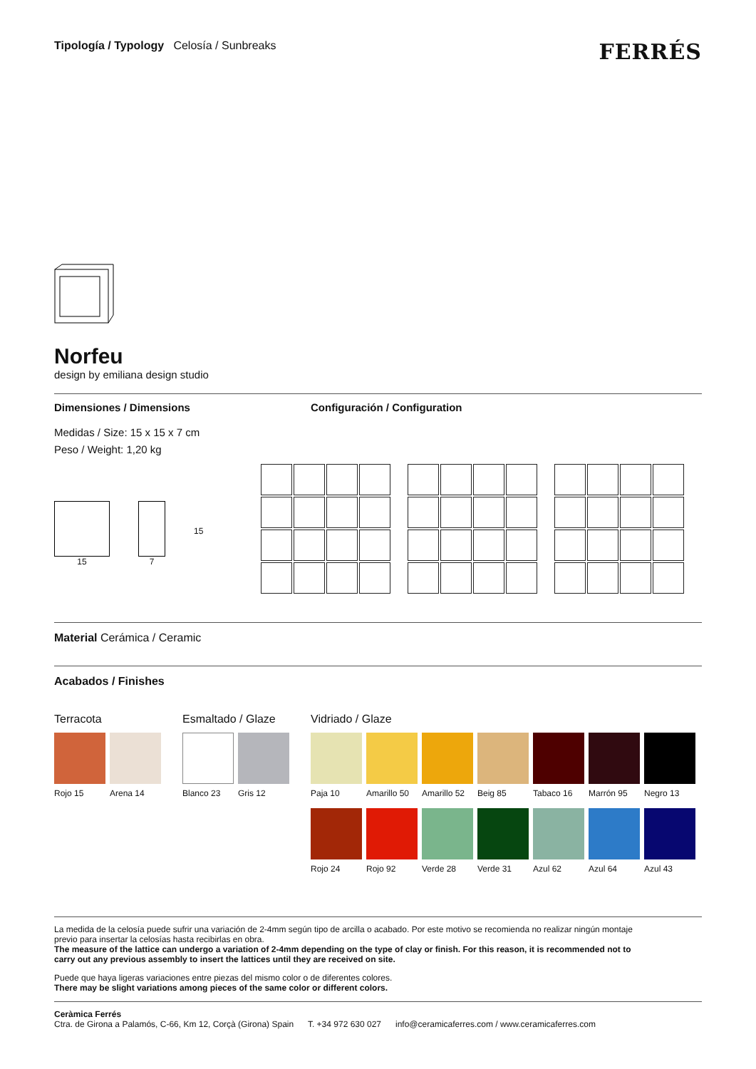Tipología / Typology Celosía / Sunbreaks
FERRÉS
Norfeu
design by emiliana design studio
Dimensiones / Dimensions
Medidas / Size: 15 x 15 x 7 cm
Peso / Weight: 1,20 kg
15 7
15
Configuración / Configuration
Material Cerámica / Ceramic
Acabados / Finishes
Terracota
Rojo 15 Arena 14
Esmaltado / Glaze
Blanco 23 Gris 12
Vidriado / Glaze
Paja 10
Amarillo 50
Amarillo 52
Beig 85 Tabaco 16 Marrón 95 Negro 13
Rojo 24 Rojo 92 Verde 28 Verde 31 Azul 62 Azul 64 Azul 43
La medida de la celosía puede sufrir una variación de 2-4mm según tipo de arcilla o acabado. Por este motivo se recomienda no realizar ningún montaje previo para insertar la celosías hasta recibirlas en obra.
The measure of the lattice can undergo a variation of 2-4mm depending on the type of clay or finish. For this reason, it is recommended not to carry out any previous assembly to insert the lattices until they are received on site.
Puede que haya ligeras variaciones entre piezas del mismo color o de diferentes colores.
There may be slight variations among pieces of the same color or different colors.
Ceràmica Ferrés
Ctra. de Girona a Palamós, C-66, Km 12, Corçà (Girona) Spain T. +34 972 630 027 info@ceramicaferres.com / www.ceramicaferres.com